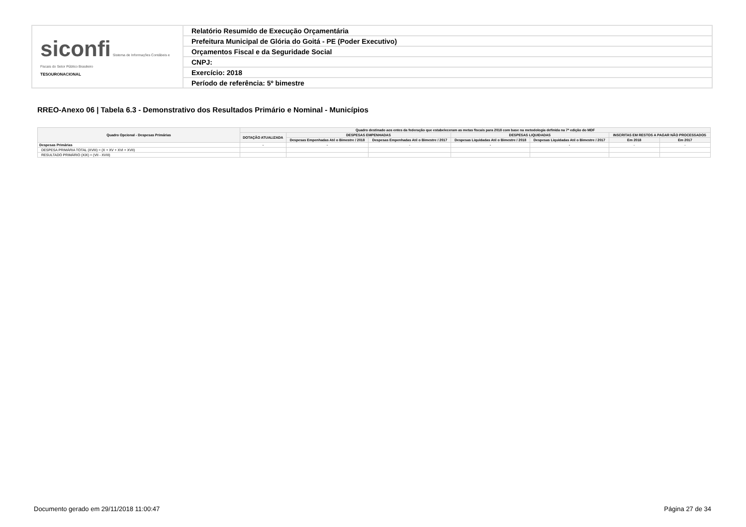| siconfi Sistema de Informações Contábeis e Fiscais do Setor Público Brasileiro TESOURONACIONAL | Relatório Resumido de Execução Orçamentária |
| | Prefeitura Municipal de Glória do Goitá - PE (Poder Executivo) |
| | Orçamentos Fiscal e da Seguridade Social |
| | CNPJ: |
| | Exercício: 2018 |
| | Período de referência: 5º bimestre |
RREO-Anexo 06 | Tabela 6.3 - Demonstrativo dos Resultados Primário e Nominal - Municípios
| Quadro Opcional - Despesas Primárias | Quadro destinado aos entes da federação que estabeleceram as metas fiscais para 2018 com base na metodologia definida na 7ª edição do MDF | | | | | | |
| --- | --- | --- | --- | --- | --- | --- | --- |
| | DOTAÇÃO ATUALIZADA | DESPESAS EMPENHADAS | | DESPESAS LIQUIDADAS | | INSCRITAS EM RESTOS A PAGAR NÃO PROCESSADOS | |
| | | Despesas Empenhadas Até o Bimestre / 2018 | Despesas Empenhadas Até o Bimestre / 2017 | Despesas Liquidadas Até o Bimestre / 2018 | Despesas Liquidadas Até o Bimestre / 2017 | Em 2018 | Em 2017 |
| Despesas Primárias | - | - | - | - | - | - | - |
| DESPESA PRIMÁRIA TOTAL (XVIII) = (X + XV + XVI + XVII) | | | | | | | |
| RESULTADO PRIMÁRIO (XIX) = (VII - XVIII) | | | | | | | |
Documento gerado em 29/11/2018 11:00:47 Página 27 de 34